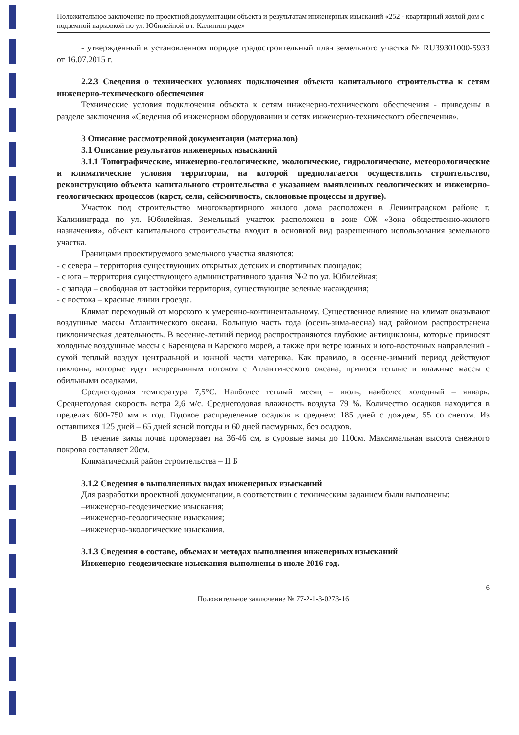Положительное заключение по проектной документации объекта и результатам инженерных изысканий «252 - квартирный жилой дом с подземной парковкой по ул. Юбилейной в г. Калининграде»
- утвержденный в установленном порядке градостроительный план земельного участка № RU39301000-5933 от 16.07.2015 г.
2.2.3 Сведения о технических условиях подключения объекта капитального строительства к сетям инженерно-технического обеспечения
Технические условия подключения объекта к сетям инженерно-технического обеспечения - приведены в разделе заключения «Сведения об инженерном оборудовании и сетях инженерно-технического обеспечения».
3 Описание рассмотренной документации (материалов)
3.1 Описание результатов инженерных изысканий
3.1.1 Топографические, инженерно-геологические, экологические, гидрологические, метеорологические и климатические условия территории, на которой предполагается осуществлять строительство, реконструкцию объекта капитального строительства с указанием выявленных геологических и инженерно-геологических процессов (карст, сели, сейсмичность, склоновые процессы и другие).
Участок под строительство многоквартирного жилого дома расположен в Ленинградском районе г. Калининграда по ул. Юбилейная. Земельный участок расположен в зоне ОЖ «Зона общественно-жилого назначения», объект капитального строительства входит в основной вид разрешенного использования земельного участка.
Границами проектируемого земельного участка являются:
- с севера – территория существующих открытых детских и спортивных площадок;
- с юга – территория существующего административного здания №2 по ул. Юбилейная;
- с запада – свободная от застройки территория, существующие зеленые насаждения;
- с востока – красные линии проезда.
Климат переходный от морского к умеренно-континентальному. Существенное влияние на климат оказывают воздушные массы Атлантического океана. Большую часть года (осень-зима-весна) над районом распространена циклоническая деятельность. В весенне-летний период распространяются глубокие антициклоны, которые приносят холодные воздушные массы с Баренцева и Карского морей, а также при ветре южных и юго-восточных направлений - сухой теплый воздух центральной и южной части материка. Как правило, в осенне-зимний период действуют циклоны, которые идут непрерывным потоком с Атлантического океана, принося теплые и влажные массы с обильными осадками.
Среднегодовая температура 7,5°С. Наиболее теплый месяц – июль, наиболее холодный – январь. Среднегодовая скорость ветра 2,6 м/с. Среднегодовая влажность воздуха 79 %. Количество осадков находится в пределах 600-750 мм в год. Годовое распределение осадков в среднем: 185 дней с дождем, 55 со снегом. Из оставшихся 125 дней – 65 дней ясной погоды и 60 дней пасмурных, без осадков.
В течение зимы почва промерзает на 36-46 см, в суровые зимы до 110см. Максимальная высота снежного покрова составляет 20см.
Климатический район строительства – II Б
3.1.2 Сведения о выполненных видах инженерных изысканий
Для разработки проектной документации, в соответствии с техническим заданием были выполнены:
–инженерно-геодезические изыскания;
–инженерно-геологические изыскания;
–инженерно-экологические изыскания.
3.1.3 Сведения о составе, объемах и методах выполнения инженерных изысканий
Инженерно-геодезические изыскания выполнены в июле 2016 год.
6
Положительное заключение № 77-2-1-3-0273-16